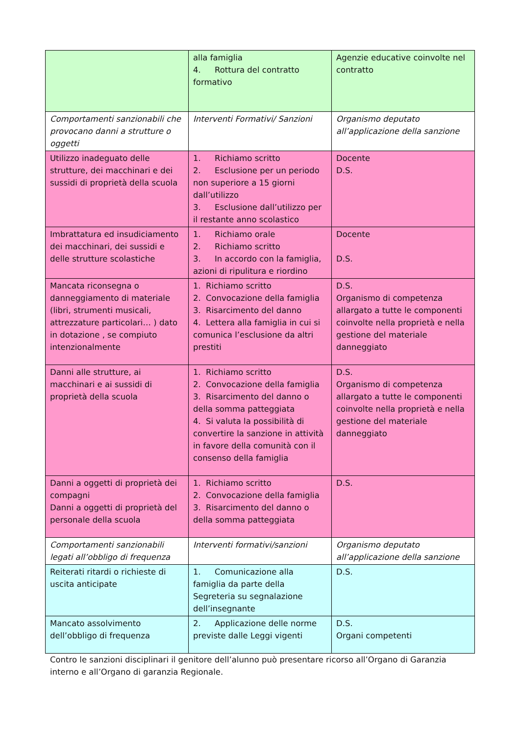| | alla famiglia 4. Rottura del contratto formativo | Agenzie educative coinvolte nel contratto |
| Comportamenti sanzionabili che provocano danni a strutture o oggetti | Interventi Formativi/ Sanzioni | Organismo deputato all’applicazione della sanzione |
| Utilizzo inadeguato delle strutture, dei macchinari e dei sussidi di proprietà della scuola | 1. Richiamo scritto 2. Esclusione per un periodo non superiore a 15 giorni dall’utilizzo 3. Esclusione dall’utilizzo per il restante anno scolastico | Docente D.S. |
| Imbrattatura ed insudiciamento dei macchinari, dei sussidi e delle strutture scolastiche | 1. Richiamo orale 2. Richiamo scritto 3. In accordo con la famiglia, azioni di ripulitura e riordino | Docente D.S. |
| Mancata riconsegna o danneggiamento di materiale (libri, strumenti musicali, attrezzature particolari… ) dato in dotazione , se compiuto intenzionalmente | 1. Richiamo scritto 2. Convocazione della famiglia 3. Risarcimento del danno 4. Lettera alla famiglia in cui si comunica l’esclusione da altri prestiti | D.S. Organismo di competenza allargato a tutte le componenti coinvolte nella proprietà e nella gestione del materiale danneggiato |
| Danni alle strutture, ai macchinari e ai sussidi di proprietà della scuola | 1. Richiamo scritto 2. Convocazione della famiglia 3. Risarcimento del danno o della somma patteggiata 4. Si valuta la possibilità di convertire la sanzione in attività in favore della comunità con il consenso della famiglia | D.S. Organismo di competenza allargato a tutte le componenti coinvolte nella proprietà e nella gestione del materiale danneggiato |
| Danni a oggetti di proprietà dei compagni Danni a oggetti di proprietà del personale della scuola | 1. Richiamo scritto 2. Convocazione della famiglia 3. Risarcimento del danno o della somma patteggiata | D.S. |
| Comportamenti sanzionabili legati all’obbligo di frequenza | Interventi formativi/sanzioni | Organismo deputato all’applicazione della sanzione |
| Reiterati ritardi o richieste di uscita anticipate | 1. Comunicazione alla famiglia da parte della Segreteria su segnalazione dell’insegnante | D.S. |
| Mancato assolvimento dell’obbligo di frequenza | 2. Applicazione delle norme previste dalle Leggi vigenti | D.S. Organi competenti |
Contro le sanzioni disciplinari il genitore dell’alunno può presentare ricorso all’Organo di Garanzia interno e all’Organo di garanzia Regionale.